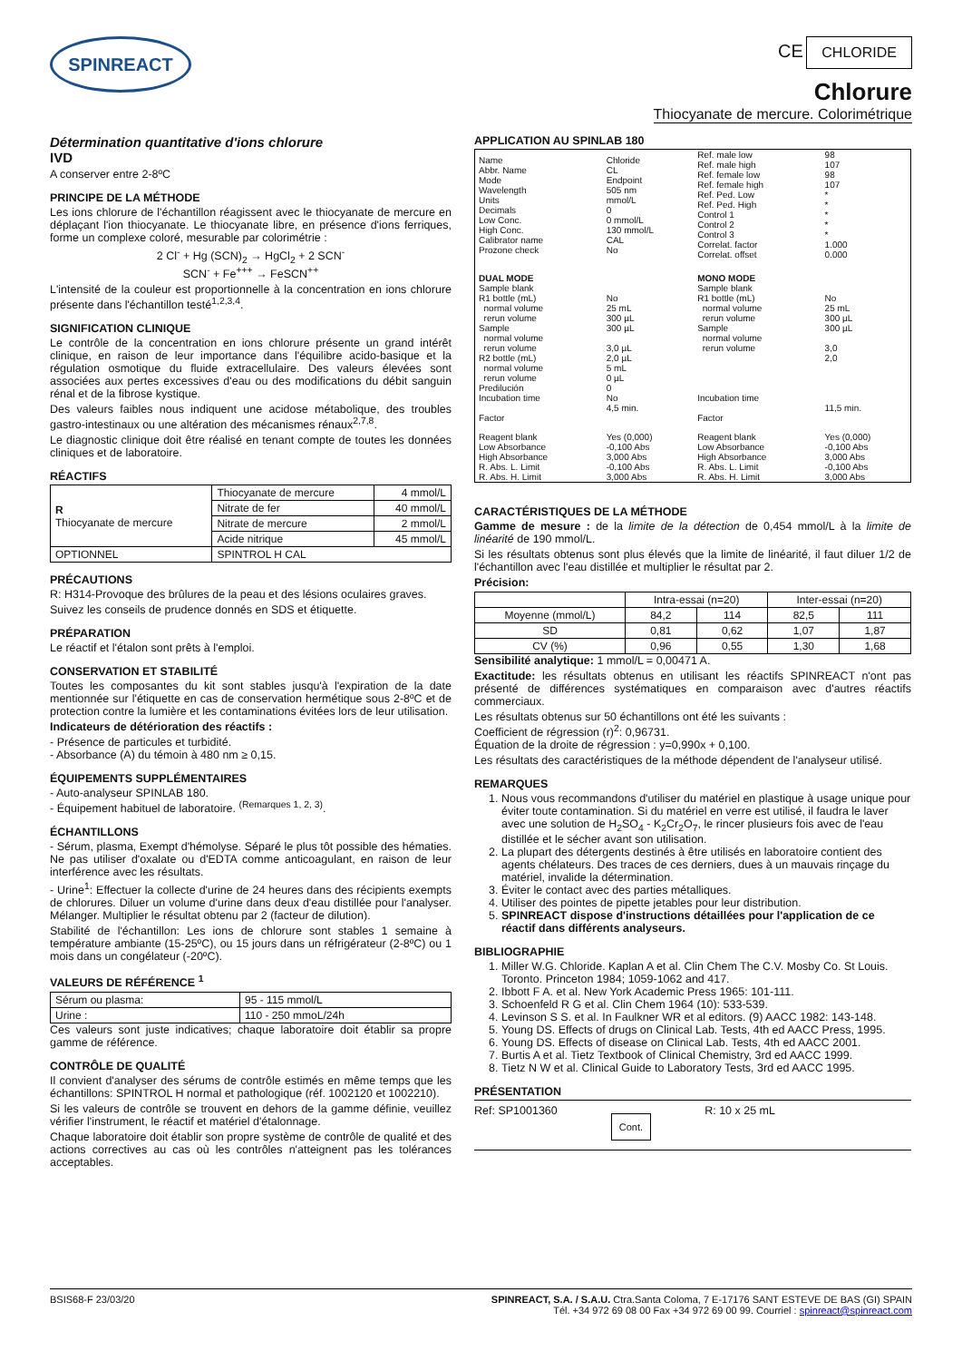SPINREACT
CE CHLORIDE
Chlorure
Thiocyanate de mercure. Colorimétrique
Détermination quantitative d'ions chlorure
IVD
A conserver entre 2-8ºC
PRINCIPE DE LA MÉTHODE
Les ions chlorure de l'échantillon réagissent avec le thiocyanate de mercure en déplaçant l'ion thiocyanate. Le thiocyanate libre, en présence d'ions ferriques, forme un complexe coloré, mesurable par colorimétrie :
2 Cl<sup>-</sup> + Hg (SCN)<sub>2</sub> → HgCl<sub>2</sub> + 2 SCN<sup>-</sup>
SCN<sup>-</sup> + Fe<sup>+++</sup> → FeSCN<sup>++</sup>
L'intensité de la couleur est proportionnelle à la concentration en ions chlorure présente dans l'échantillon testé<sup>1,2,3,4</sup>.
SIGNIFICATION CLINIQUE
Le contrôle de la concentration en ions chlorure présente un grand intérêt clinique, en raison de leur importance dans l'équilibre acido-basique et la régulation osmotique du fluide extracellulaire. Des valeurs élevées sont associées aux pertes excessives d'eau ou des modifications du débit sanguin rénal et de la fibrose kystique.
Des valeurs faibles nous indiquent une acidose métabolique, des troubles gastro-intestinaux ou une altération des mécanismes rénaux<sup>2,7,8</sup>.
Le diagnostic clinique doit être réalisé en tenant compte de toutes les données cliniques et de laboratoire.
RÉACTIFS
| R Thiocyanate de mercure | Thiocyanate de mercure | 4 mmol/L |
| | Nitrate de fer | 40 mmol/L |
| | Nitrate de mercure | 2 mmol/L |
| | Acide nitrique | 45 mmol/L |
| OPTIONNEL | SPINTROL H CAL | |
PRÉCAUTIONS
R: H314-Provoque des brûlures de la peau et des lésions oculaires graves.
Suivez les conseils de prudence donnés en SDS et étiquette.
PRÉPARATION
Le réactif et l'étalon sont prêts à l'emploi.
CONSERVATION ET STABILITÉ
Toutes les composantes du kit sont stables jusqu'à l'expiration de la date mentionnée sur l'étiquette en cas de conservation hermétique sous 2-8ºC et de protection contre la lumière et les contaminations évitées lors de leur utilisation.
Indicateurs de détérioration des réactifs :
- Présence de particules et turbidité.
- Absorbance (A) du témoin à 480 nm ≥ 0,15.
ÉQUIPEMENTS SUPPLÉMENTAIRES
- Auto-analyseur SPINLAB 180.
- Équipement habituel de laboratoire. <sup>(Remarques 1, 2, 3)</sup>.
ÉCHANTILLONS
- Sérum, plasma, Exempt d'hémolyse. Séparé le plus tôt possible des hématies. Ne pas utiliser d'oxalate ou d'EDTA comme anticoagulant, en raison de leur interférence avec les résultats.
- Urine<sup>1</sup>: Effectuer la collecte d'urine de 24 heures dans des récipients exempts de chlorures. Diluer un volume d'urine dans deux d'eau distillée pour l'analyser. Mélanger. Multiplier le résultat obtenu par 2 (facteur de dilution).
Stabilité de l'échantillon: Les ions de chlorure sont stables 1 semaine à température ambiante (15-25ºC), ou 15 jours dans un réfrigérateur (2-8ºC) ou 1 mois dans un congélateur (-20ºC).
VALEURS DE RÉFÉRENCE <sup>1</sup>
| Sérum ou plasma: | 95 - 115 mmol/L |
| Urine : | 110 - 250 mmoL/24h |
Ces valeurs sont juste indicatives; chaque laboratoire doit établir sa propre gamme de référence.
CONTRÔLE DE QUALITÉ
Il convient d'analyser des sérums de contrôle estimés en même temps que les échantillons: SPINTROL H normal et pathologique (réf. 1002120 et 1002210).
Si les valeurs de contrôle se trouvent en dehors de la gamme définie, veuillez vérifier l'instrument, le réactif et matériel d'étalonnage.
Chaque laboratoire doit établir son propre système de contrôle de qualité et des actions correctives au cas où les contrôles n'atteignent pas les tolérances acceptables.
APPLICATION AU SPINLAB 180
| Name Abbr. Name Mode Wavelength Units Decimals Low Conc. High Conc. Calibrator name Prozone check | Chloride CL Endpoint 505 nm mmol/L 0 0 mmol/L 130 mmol/L CAL No | Ref. male low Ref. male high Ref. female low Ref. female high Ref. Ped. Low Ref. Ped. High Control 1 Control 2 Control 3 Correlat. factor Correlat. offset | 98 107 98 107 * * * * * 1.000 0.000 |
| DUAL MODE | | MONO MODE | |
| Sample blank R1 bottle (mL) normal volume rerun volume Sample normal volume rerun volume R2 bottle (mL) normal volume rerun volume Predilución Incubation time Factor | No 25 mL 300 µL 300 µL 3,0 µL 2,0 µL 5 mL 0 µL 0 No 4,5 min. | Sample blank R1 bottle (mL) normal volume rerun volume Sample normal volume rerun volume Incubation time Factor | No 25 mL 300 µL 300 µL 3,0 2,0 11,5 min. |
| Reagent blank Low Absorbance High Absorbance R. Abs. L. Limit R. Abs. H. Limit | Yes (0,000) -0,100 Abs 3,000 Abs -0,100 Abs 3,000 Abs | Reagent blank Low Absorbance High Absorbance R. Abs. L. Limit R. Abs. H. Limit | Yes (0,000) -0,100 Abs 3,000 Abs -0,100 Abs 3,000 Abs |
CARACTÉRISTIQUES DE LA MÉTHODE
Gamme de mesure : de la limite de la détection de 0,454 mmol/L à la limite de linéarité de 190 mmol/L.
Si les résultats obtenus sont plus élevés que la limite de linéarité, il faut diluer 1/2 de l'échantillon avec l'eau distillée et multiplier le résultat par 2.
Précision:
| | Intra-essai (n=20) | | Inter-essai (n=20) | |
| --- | --- | --- | --- | --- |
| Moyenne (mmol/L) | 84,2 | 114 | 82,5 | 111 |
| SD | 0,81 | 0,62 | 1,07 | 1,87 |
| CV (%) | 0,96 | 0,55 | 1,30 | 1,68 |
Sensibilité analytique: 1 mmol/L = 0,00471 A.
Exactitude: les résultats obtenus en utilisant les réactifs SPINREACT n'ont pas présenté de différences systématiques en comparaison avec d'autres réactifs commerciaux.
Les résultats obtenus sur 50 échantillons ont été les suivants :
Coefficient de régression (r)<sup>2</sup>: 0,96731.
Équation de la droite de régression : y=0,990x + 0,100.
Les résultats des caractéristiques de la méthode dépendent de l'analyseur utilisé.
REMARQUES
1. Nous vous recommandons d'utiliser du matériel en plastique à usage unique pour éviter toute contamination. Si du matériel en verre est utilisé, il faudra le laver avec une solution de H<sub>2</sub>SO<sub>4</sub> - K<sub>2</sub>Cr<sub>2</sub>O<sub>7</sub>, le rincer plusieurs fois avec de l'eau distillée et le sécher avant son utilisation.
2. La plupart des détergents destinés à être utilisés en laboratoire contient des agents chélateurs. Des traces de ces derniers, dues à un mauvais rinçage du matériel, invalide la détermination.
3. Éviter le contact avec des parties métalliques.
4. Utiliser des pointes de pipette jetables pour leur distribution.
5. SPINREACT dispose d'instructions détaillées pour l'application de ce réactif dans différents analyseurs.
BIBLIOGRAPHIE
1. Miller W.G. Chloride. Kaplan A et al. Clin Chem The C.V. Mosby Co. St Louis. Toronto. Princeton 1984; 1059-1062 and 417.
2. Ibbott F A. et al. New York Academic Press 1965: 101-111.
3. Schoenfeld R G et al. Clin Chem 1964 (10): 533-539.
4. Levinson S S. et al. In Faulkner WR et al editors. (9) AACC 1982: 143-148.
5. Young DS. Effects of drugs on Clinical Lab. Tests, 4th ed AACC Press, 1995.
6. Young DS. Effects of disease on Clinical Lab. Tests, 4th ed AACC 2001.
7. Burtis A et al. Tietz Textbook of Clinical Chemistry, 3rd ed AACC 1999.
8. Tietz N W et al. Clinical Guide to Laboratory Tests, 3rd ed AACC 1995.
PRÉSENTATION
Ref: SP1001360 Cont. R: 10 x 25 mL
BSIS68-F 23/03/20 SPINREACT, S.A. / S.A.U. Ctra.Santa Coloma, 7 E-17176 SANT ESTEVE DE BAS (GI) SPAIN
Tél. +34 972 69 08 00 Fax +34 972 69 00 99. Courriel : spinreact@spinreact.com